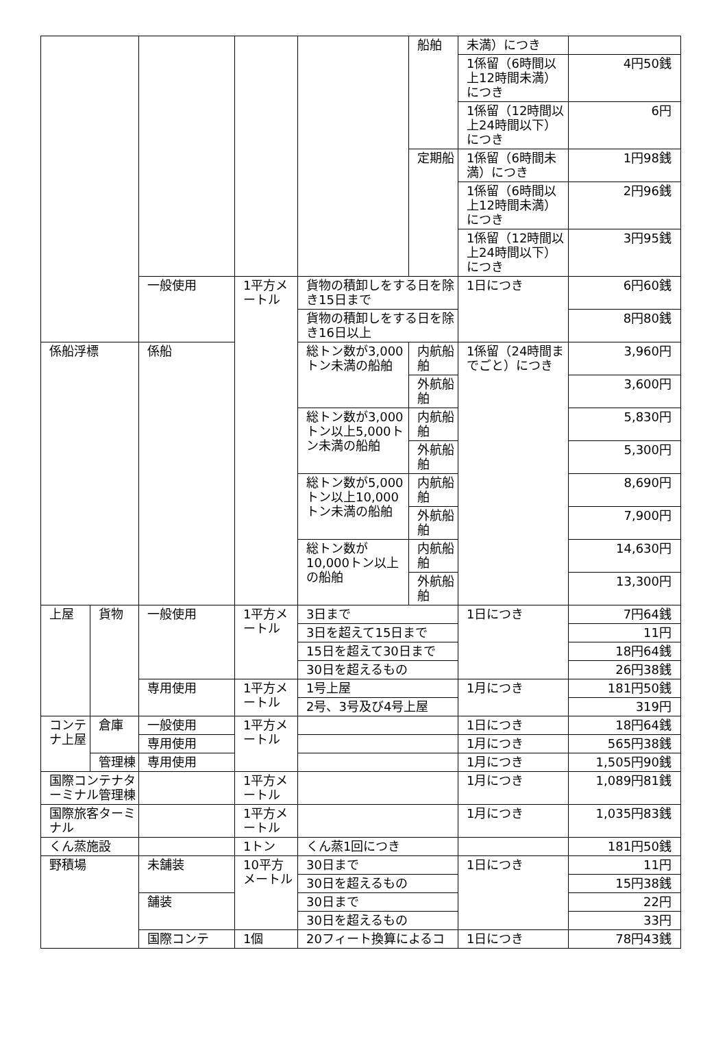| | | | | | 船舶 | 未満）につき | |
| | | | | | | 1係留（6時間以上12時間未満）につき | 4円50銭 |
| | | | | | | 1係留（12時間以上24時間以下）につき | 6円 |
| | | | | | 定期船 | 1係留（6時間未満）につき | 1円98銭 |
| | | | | | | 1係留（6時間以上12時間未満）につき | 2円96銭 |
| | | | | | | 1係留（12時間以上24時間以下）につき | 3円95銭 |
| | | 一般使用 | 1平方メートル | 貨物の積卸しをする日を除き15日まで | | 1日につき | 6円60銭 |
| | | | | 貨物の積卸しをする日を除き16日以上 | | | 8円80銭 |
| 係船浮標 | | 係船 | | 総トン数が3,000トン未満の船舶 | 内航船舶 | 1係留（24時間までごと）につき | 3,960円 |
| | | | | | 外航船舶 | | 3,600円 |
| | | | | 総トン数が3,000トン以上5,000トン未満の船舶 | 内航船舶 | | 5,830円 |
| | | | | | 外航船舶 | | 5,300円 |
| | | | | 総トン数が5,000トン以上10,000トン未満の船舶 | 内航船舶 | | 8,690円 |
| | | | | | 外航船舶 | | 7,900円 |
| | | | | 総トン数が10,000トン以上の船舶 | 内航船舶 | | 14,630円 |
| | | | | | 外航船舶 | | 13,300円 |
| 上屋 | 貨物 | 一般使用 | 1平方メートル | 3日まで | | 1日につき | 7円64銭 |
| | | | | 3日を超えて15日まで | | | 11円 |
| | | | | 15日を超えて30日まで | | | 18円64銭 |
| | | | | 30日を超えるもの | | | 26円38銭 |
| | | 専用使用 | 1平方メートル | 1号上屋 | | 1月につき | 181円50銭 |
| | | | | 2号、3号及び4号上屋 | | | 319円 |
| コンテナ上屋 | 倉庫 | 一般使用 | 1平方メートル | | | 1日につき | 18円64銭 |
| | | 専用使用 | | | | 1月につき | 565円38銭 |
| | 管理棟 | 専用使用 | | | | 1月につき | 1,505円90銭 |
| 国際コンテナターミナル管理棟 | | | 1平方メートル | | | 1月につき | 1,089円81銭 |
| 国際旅客ターミナル | | | 1平方メートル | | | 1月につき | 1,035円83銭 |
| くん蒸施設 | | | 1トン | くん蒸1回につき | | | 181円50銭 |
| 野積場 | | 未舗装 | 10平方メートル | 30日まで | | 1日につき | 11円 |
| | | | | 30日を超えるもの | | | 15円38銭 |
| | | 舗装 | | 30日まで | | | 22円 |
| | | | | 30日を超えるもの | | | 33円 |
| | | 国際コンテ | 1個 | 20フィート換算によるコ | | 1日につき | 78円43銭 |